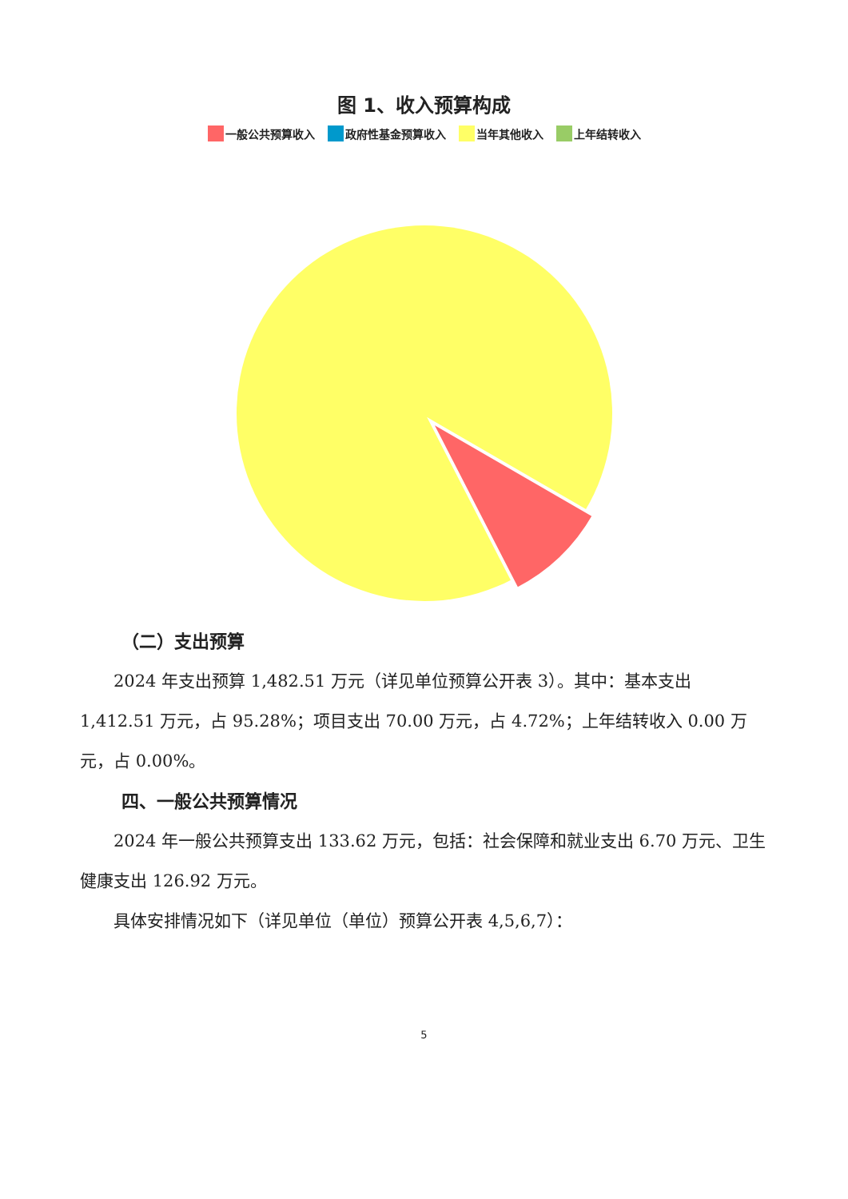图 1、收入预算构成
一般公共预算收入 政府性基金预算收入 当年其他收入 上年结转收入
（二）支出预算
2024 年支出预算 1,482.51 万元（详见单位预算公开表 3）。其中：基本支出 1,412.51 万元，占 95.28%；项目支出 70.00 万元，占 4.72%；上年结转收入 0.00 万元，占 0.00%。
四、一般公共预算情况
2024 年一般公共预算支出 133.62 万元，包括：社会保障和就业支出 6.70 万元、卫生健康支出 126.92 万元。
具体安排情况如下（详见单位（单位）预算公开表 4,5,6,7）：
5